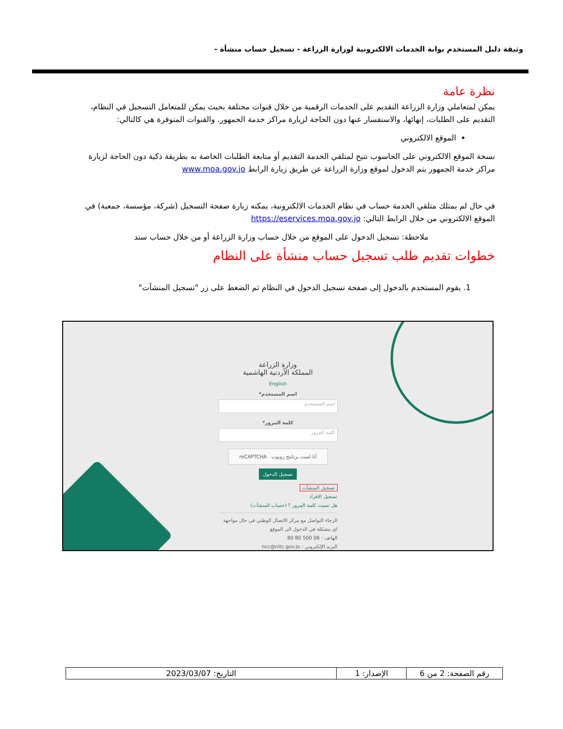وثيقة دليل المستخدم بوابة الخدمات الالكترونية لوزارة الزراعة - تسجيل حساب منشأة -
نظرة عامة
يمكن لمتعاملي وزارة الزراعة التقديم على الخدمات الرقمية من خلال قنوات مختلفة بحيث يمكن للمتعامل التسجيل في النظام، التقديم على الطلبات، إنهائها، والاستفسار عنها دون الحاجة لزيارة مراكز خدمة الجمهور. والقنوات المتوفرة هي كالتالي:
الموقع الالكتروني
نسخة الموقع الالكتروني على الحاسوب تتيح لمتلقي الخدمة التقديم أو متابعة الطلبات الخاصة به بطريقة ذكية دون الحاجة لزيارة مراكز خدمة الجمهور يتم الدخول لموقع وزارة الزراعة عن طريق زيارة الرابط www.moa.gov.jo
في حال لم يمتلك متلقي الخدمة حساب في نظام الخدمات الالكترونية، يمكنه زيارة صفحة التسجيل (شركة، مؤسسة، جمعية) في الموقع الالكتروني من خلال الرابط التالي: https://eservices.moa.gov.jo
ملاحظة: تسجيل الدخول على الموقع من خلال حساب وزارة الزراعة أو من خلال حساب سند
خطوات تقديم طلب تسجيل حساب منشأة على النظام
1. يقوم المستخدم بالدخول إلى صفحة تسجيل الدخول في النظام ثم الضغط على زر "تسجيل المنشآت"
وزارة الزراعة
المملكة الأردنية الهاشمية
English
اسم المستخدم*
اسم المستخدم
كلمة المرور*
كلمة المرور
أنا لست برنامج روبوت reCAPTCHA
تسجيل الدخول
تسجيل المنشآت
تسجيل الافراد
هل نسيت كلمة المرور ؟ (حساب المنشآت)
الرجاء التواصل مع مركز الاتصال الوطني في حال مواجهة اي مشكلة في الدخول الى الموقع
الهاتف : 06 500 80 80
البريد الإلكتروني : ncc@nitc.gov.jo
| رقم الصفحة: 2 من 6 | الإصدار: 1 | التاريخ: 2023/03/07 |